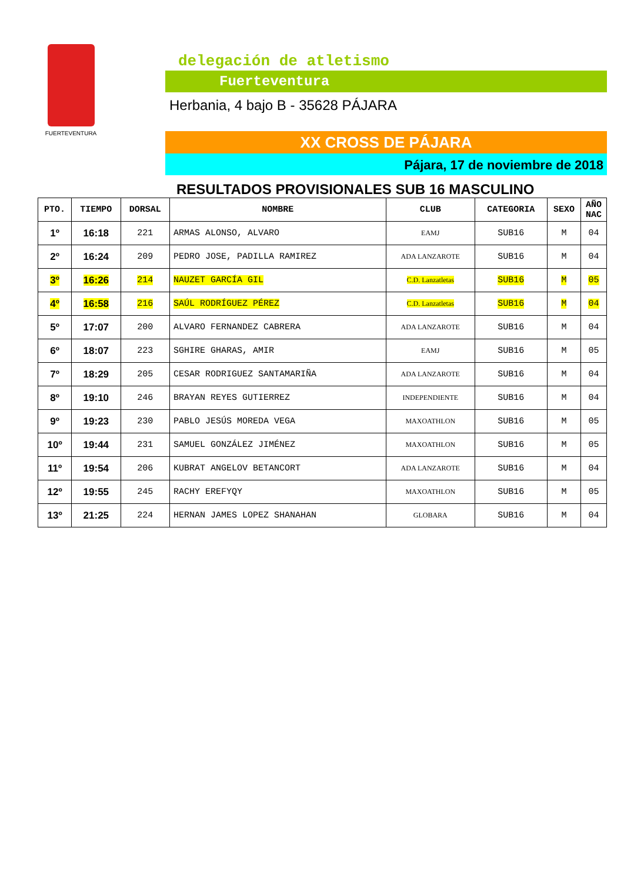FUERTEVENTURA
delegación de atletismo
Fuerteventura
Herbania, 4 bajo B - 35628 PÁJARA
XX CROSS DE PÁJARA
Pájara, 17 de noviembre de 2018
RESULTADOS PROVISIONALES SUB 16 MASCULINO
| PTO. | TIEMPO | DORSAL | NOMBRE | CLUB | CATEGORIA | SEXO | AÑO NAC |
| --- | --- | --- | --- | --- | --- | --- | --- |
| 1º | 16:18 | 221 | ARMAS ALONSO, ALVARO | EAMJ | SUB16 | M | 04 |
| 2º | 16:24 | 209 | PEDRO JOSE, PADILLA RAMIREZ | ADA LANZAROTE | SUB16 | M | 04 |
| 3º | 16:26 | 214 | NAUZET GARCÍA GIL | C.D. Lanzatletas | SUB16 | M | 05 |
| 4º | 16:58 | 216 | SAÚL RODRÍGUEZ PÉREZ | C.D. Lanzatletas | SUB16 | M | 04 |
| 5º | 17:07 | 200 | ALVARO FERNANDEZ CABRERA | ADA LANZAROTE | SUB16 | M | 04 |
| 6º | 18:07 | 223 | SGHIRE GHARAS, AMIR | EAMJ | SUB16 | M | 05 |
| 7º | 18:29 | 205 | CESAR RODRIGUEZ SANTAMARIÑA | ADA LANZAROTE | SUB16 | M | 04 |
| 8º | 19:10 | 246 | BRAYAN REYES GUTIERREZ | INDEPENDIENTE | SUB16 | M | 04 |
| 9º | 19:23 | 230 | PABLO JESÚS MOREDA VEGA | MAXOATHLON | SUB16 | M | 05 |
| 10º | 19:44 | 231 | SAMUEL GONZÁLEZ JIMÉNEZ | MAXOATHLON | SUB16 | M | 05 |
| 11º | 19:54 | 206 | KUBRAT ANGELOV BETANCORT | ADA LANZAROTE | SUB16 | M | 04 |
| 12º | 19:55 | 245 | RACHY EREFYQY | MAXOATHLON | SUB16 | M | 05 |
| 13º | 21:25 | 224 | HERNAN JAMES LOPEZ SHANAHAN | GLOBARA | SUB16 | M | 04 |